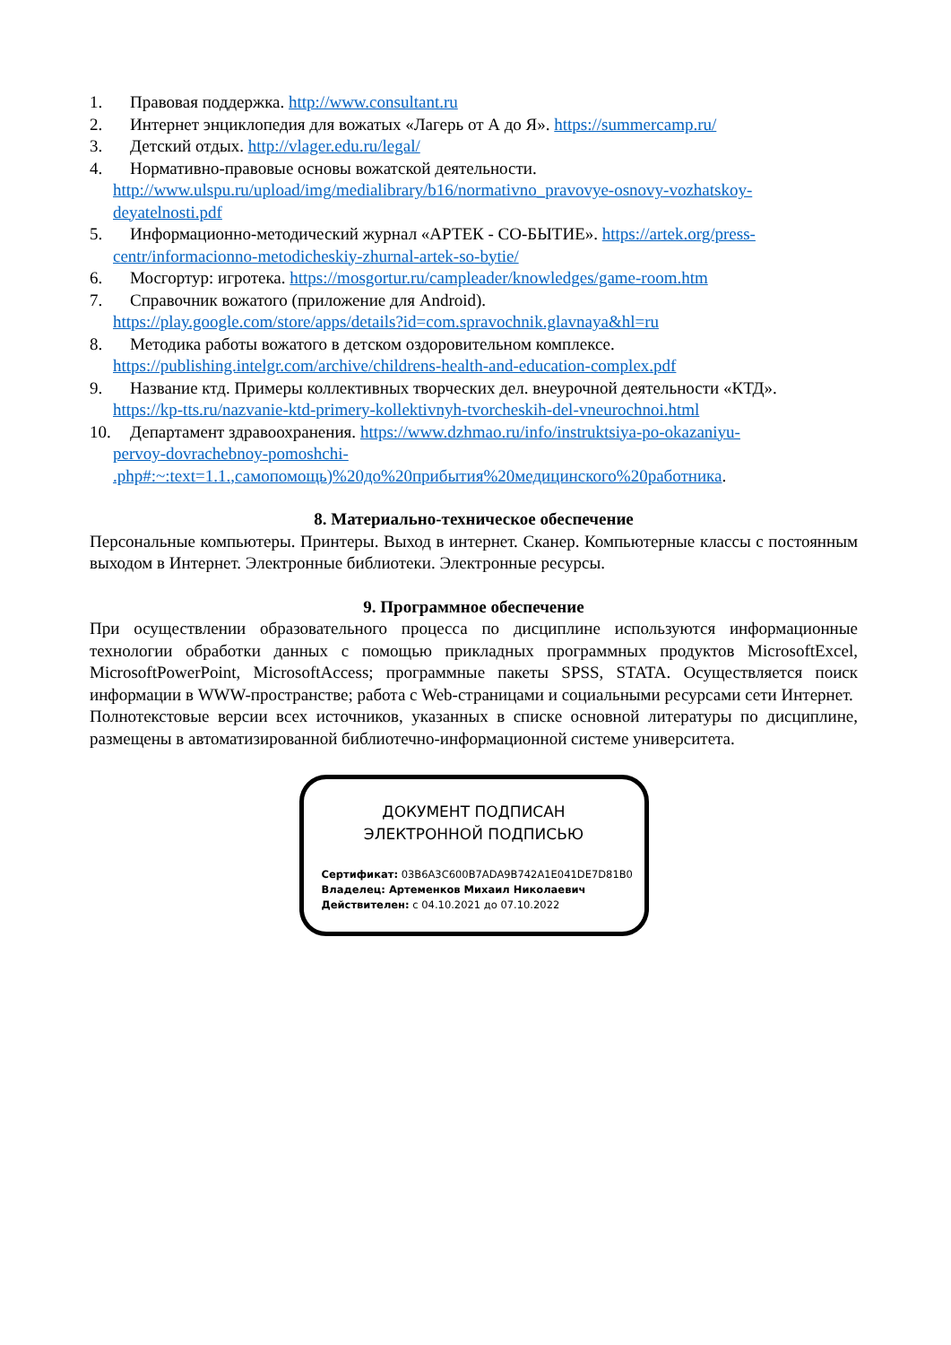1. Правовая поддержка. http://www.consultant.ru
2. Интернет энциклопедия для вожатых «Лагерь от А до Я». https://summercamp.ru/
3. Детский отдых. http://vlager.edu.ru/legal/
4. Нормативно-правовые основы вожатской деятельности.
http://www.ulspu.ru/upload/img/medialibrary/b16/normativno_pravovye-osnovy-vozhatskoy-deyatelnosti.pdf
5. Информационно-методический журнал «АРТЕК - СО-БЫТИЕ». https://artek.org/press-
centr/informacionno-metodicheskiy-zhurnal-artek-so-bytie/
6. Мосгортур: игротека. https://mosgortur.ru/campleader/knowledges/game-room.htm
7. Справочник вожатого (приложение для Android).
https://play.google.com/store/apps/details?id=com.spravochnik.glavnaya&hl=ru
8. Методика работы вожатого в детском оздоровительном комплексе.
https://publishing.intelgr.com/archive/childrens-health-and-education-complex.pdf
9. Название ктд. Примеры коллективных творческих дел. внеурочной деятельности «КТД».
https://kp-tts.ru/nazvanie-ktd-primery-kollektivnyh-tvorcheskih-del-vneurochnoi.html
10. Департамент здравоохранения. https://www.dzhmao.ru/info/instruktsiya-po-okazaniyu-
pervoy-dovrachebnoy-pomoshchi-
.php#:~:text=1.1.,самопомощь)%20до%20прибытия%20медицинского%20работника.
8. Материально-техническое обеспечение
Персональные компьютеры. Принтеры. Выход в интернет. Сканер. Компьютерные классы с постоянным выходом в Интернет. Электронные библиотеки. Электронные ресурсы.
9. Программное обеспечение
При осуществлении образовательного процесса по дисциплине используются информационные технологии обработки данных с помощью прикладных программных продуктов MicrosoftExcel, MicrosoftPowerPoint, MicrosoftAccess; программные пакеты SPSS, STATA. Осуществляется поиск информации в WWW-пространстве; работа с Web-страницами и социальными ресурсами сети Интернет.
Полнотекстовые версии всех источников, указанных в списке основной литературы по дисциплине, размещены в автоматизированной библиотечно-информационной системе университета.
ДОКУМЕНТ ПОДПИСАН
ЭЛЕКТРОННОЙ ПОДПИСЬЮ
Сертификат: 03B6A3C600B7ADA9B742A1E041DE7D81B0
Владелец: Артеменков Михаил Николаевич
Действителен: с 04.10.2021 до 07.10.2022